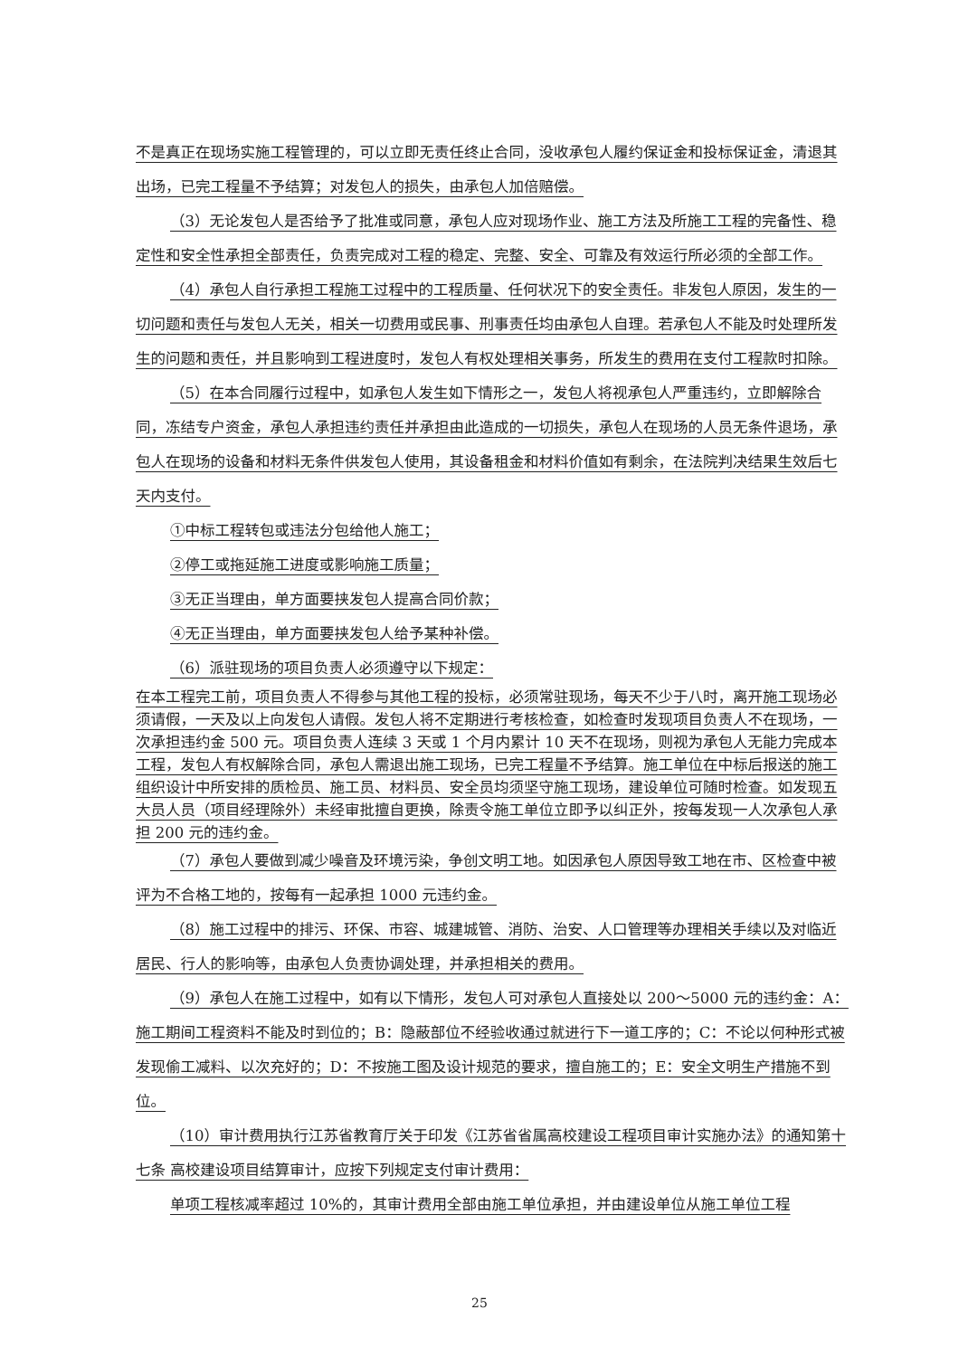不是真正在现场实施工程管理的，可以立即无责任终止合同，没收承包人履约保证金和投标保证金，清退其出场，已完工程量不予结算；对发包人的损失，由承包人加倍赔偿。
（3）无论发包人是否给予了批准或同意，承包人应对现场作业、施工方法及所施工工程的完备性、稳定性和安全性承担全部责任，负责完成对工程的稳定、完整、安全、可靠及有效运行所必须的全部工作。
（4）承包人自行承担工程施工过程中的工程质量、任何状况下的安全责任。非发包人原因，发生的一切问题和责任与发包人无关，相关一切费用或民事、刑事责任均由承包人自理。若承包人不能及时处理所发生的问题和责任，并且影响到工程进度时，发包人有权处理相关事务，所发生的费用在支付工程款时扣除。
（5）在本合同履行过程中，如承包人发生如下情形之一，发包人将视承包人严重违约，立即解除合同，冻结专户资金，承包人承担违约责任并承担由此造成的一切损失，承包人在现场的人员无条件退场，承包人在现场的设备和材料无条件供发包人使用，其设备租金和材料价值如有剩余，在法院判决结果生效后七天内支付。
①中标工程转包或违法分包给他人施工；
②停工或拖延施工进度或影响施工质量；
③无正当理由，单方面要挟发包人提高合同价款；
④无正当理由，单方面要挟发包人给予某种补偿。
（6）派驻现场的项目负责人必须遵守以下规定：
在本工程完工前，项目负责人不得参与其他工程的投标，必须常驻现场，每天不少于八时，离开施工现场必须请假，一天及以上向发包人请假。发包人将不定期进行考核检查，如检查时发现项目负责人不在现场，一次承担违约金 500 元。项目负责人连续 3 天或 1 个月内累计 10 天不在现场，则视为承包人无能力完成本工程，发包人有权解除合同，承包人需退出施工现场，已完工程量不予结算。施工单位在中标后报送的施工组织设计中所安排的质检员、施工员、材料员、安全员均须坚守施工现场，建设单位可随时检查。如发现五大员人员（项目经理除外）未经审批擅自更换，除责令施工单位立即予以纠正外，按每发现一人次承包人承担 200 元的违约金。
（7）承包人要做到减少噪音及环境污染，争创文明工地。如因承包人原因导致工地在市、区检查中被评为不合格工地的，按每有一起承担 1000 元违约金。
（8）施工过程中的排污、环保、市容、城建城管、消防、治安、人口管理等办理相关手续以及对临近居民、行人的影响等，由承包人负责协调处理，并承担相关的费用。
（9）承包人在施工过程中，如有以下情形，发包人可对承包人直接处以 200～5000 元的违约金：A：施工期间工程资料不能及时到位的；B：隐蔽部位不经验收通过就进行下一道工序的；C：不论以何种形式被发现偷工减料、以次充好的；D：不按施工图及设计规范的要求，擅自施工的；E：安全文明生产措施不到位。
（10）审计费用执行江苏省教育厅关于印发《江苏省省属高校建设工程项目审计实施办法》的通知第十七条 高校建设项目结算审计，应按下列规定支付审计费用：
单项工程核减率超过 10%的，其审计费用全部由施工单位承担，并由建设单位从施工单位工程
25